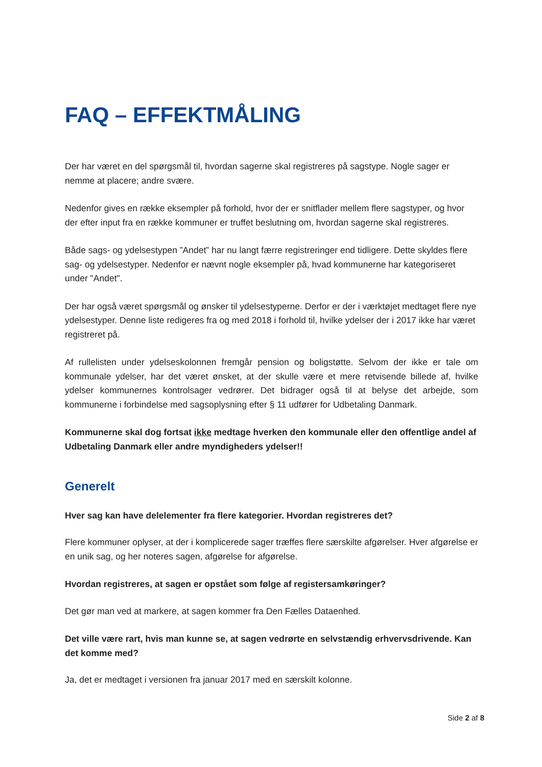FAQ – EFFEKTMÅLING
Der har været en del spørgsmål til, hvordan sagerne skal registreres på sagstype. Nogle sager er nemme at placere; andre svære.
Nedenfor gives en række eksempler på forhold, hvor der er snitflader mellem flere sagstyper, og hvor der efter input fra en række kommuner er truffet beslutning om, hvordan sagerne skal registreres.
Både sags- og ydelsestypen ”Andet” har nu langt færre registreringer end tidligere. Dette skyldes flere sag- og ydelsestyper. Nedenfor er nævnt nogle eksempler på, hvad kommunerne har kategoriseret under "Andet".
Der har også været spørgsmål og ønsker til ydelsestyperne. Derfor er der i værktøjet medtaget flere nye ydelsestyper. Denne liste redigeres fra og med 2018 i forhold til, hvilke ydelser der i 2017 ikke har været registreret på.
Af rullelisten under ydelseskolonnen fremgår pension og boligstøtte. Selvom der ikke er tale om kommunale ydelser, har det været ønsket, at der skulle være et mere retvisende billede af, hvilke ydelser kommunernes kontrolsager vedrører. Det bidrager også til at belyse det arbejde, som kommunerne i forbindelse med sagsoplysning efter § 11 udfører for Udbetaling Danmark.
Kommunerne skal dog fortsat ikke medtage hverken den kommunale eller den offentlige andel af Udbetaling Danmark eller andre myndigheders ydelser!!
Generelt
Hver sag kan have delelementer fra flere kategorier. Hvordan registreres det?
Flere kommuner oplyser, at der i komplicerede sager træffes flere særskilte afgørelser. Hver afgørelse er en unik sag, og her noteres sagen, afgørelse for afgørelse.
Hvordan registreres, at sagen er opstået som følge af registersamkøringer?
Det gør man ved at markere, at sagen kommer fra Den Fælles Dataenhed.
Det ville være rart, hvis man kunne se, at sagen vedrørte en selvstændig erhvervsdrivende. Kan det komme med?
Ja, det er medtaget i versionen fra januar 2017 med en særskilt kolonne.
Side 2 af 8